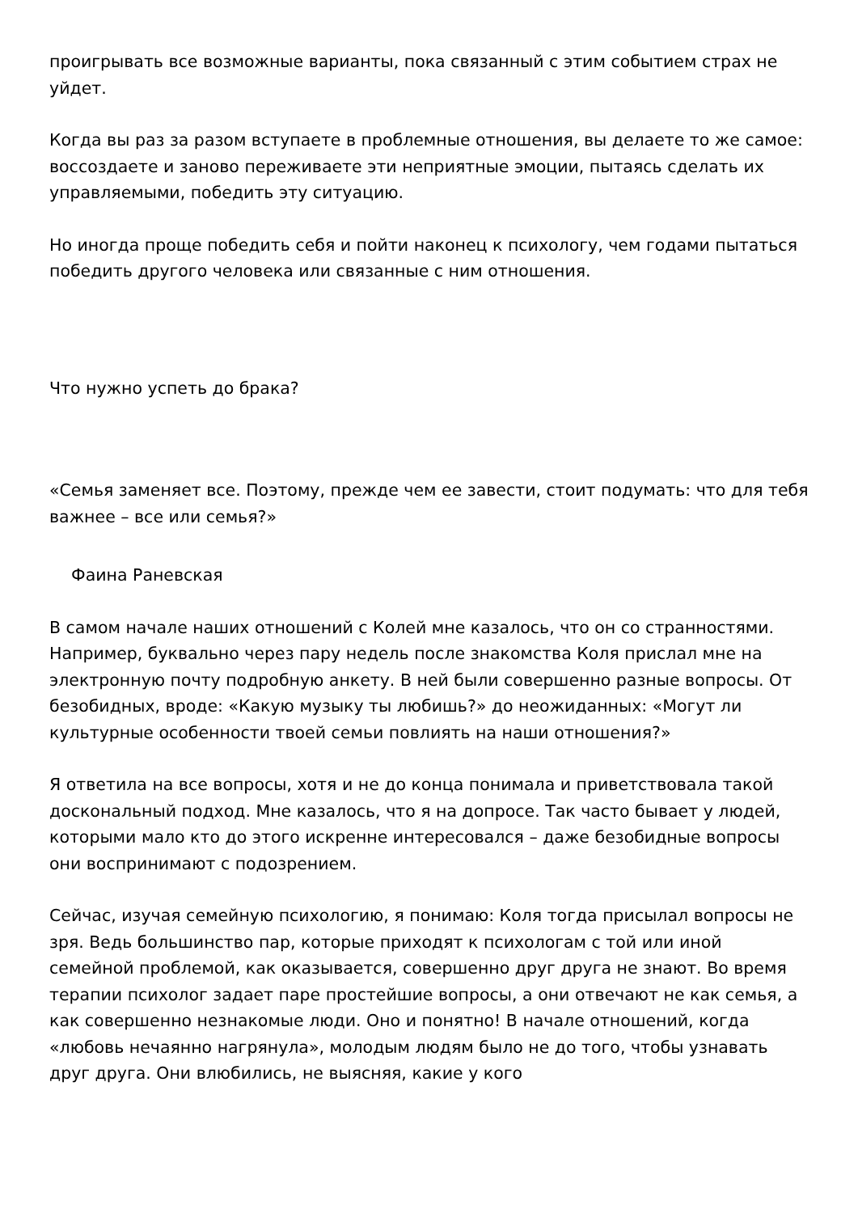проигрывать все возможные варианты, пока связанный с этим событием страх не уйдет.
Когда вы раз за разом вступаете в проблемные отношения, вы делаете то же самое: воссоздаете и заново переживаете эти неприятные эмоции, пытаясь сделать их управляемыми, победить эту ситуацию.
Но иногда проще победить себя и пойти наконец к психологу, чем годами пытаться победить другого человека или связанные с ним отношения.
Что нужно успеть до брака?
«Семья заменяет все. Поэтому, прежде чем ее завести, стоит подумать: что для тебя важнее – все или семья?»
Фаина Раневская
В самом начале наших отношений с Колей мне казалось, что он со странностями. Например, буквально через пару недель после знакомства Коля прислал мне на электронную почту подробную анкету. В ней были совершенно разные вопросы. От безобидных, вроде: «Какую музыку ты любишь?» до неожиданных: «Могут ли культурные особенности твоей семьи повлиять на наши отношения?»
Я ответила на все вопросы, хотя и не до конца понимала и приветствовала такой доскональный подход. Мне казалось, что я на допросе. Так часто бывает у людей, которыми мало кто до этого искренне интересовался – даже безобидные вопросы они воспринимают с подозрением.
Сейчас, изучая семейную психологию, я понимаю: Коля тогда присылал вопросы не зря. Ведь большинство пар, которые приходят к психологам с той или иной семейной проблемой, как оказывается, совершенно друг друга не знают. Во время терапии психолог задает паре простейшие вопросы, а они отвечают не как семья, а как совершенно незнакомые люди. Оно и понятно! В начале отношений, когда «любовь нечаянно нагрянула», молодым людям было не до того, чтобы узнавать друг друга. Они влюбились, не выясняя, какие у кого